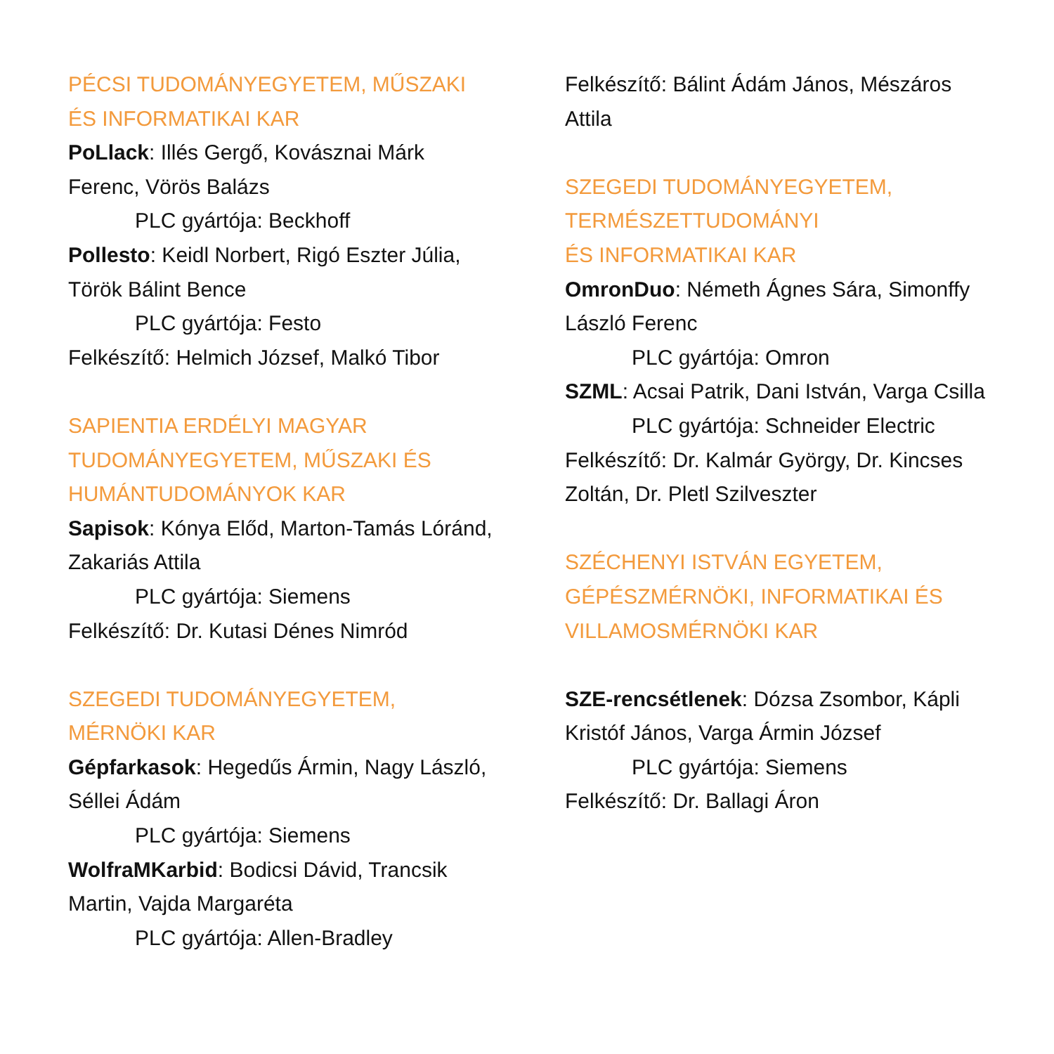PÉCSI TUDOMÁNYEGYETEM, MŰSZAKI ÉS INFORMATIKAI KAR
PoLlack: Illés Gergő, Kovásznai Márk Ferenc, Vörös Balázs
PLC gyártója: Beckhoff
Pollesto: Keidl Norbert, Rigó Eszter Júlia, Török Bálint Bence
PLC gyártója: Festo
Felkészítő: Helmich József, Malkó Tibor
SAPIENTIA ERDÉLYI MAGYAR TUDOMÁNYEGYETEM, MŰSZAKI ÉS HUMÁNTUDOMÁNYOK KAR
Sapisok: Kónya Előd, Marton-Tamás Lóránd, Zakariás Attila
PLC gyártója: Siemens
Felkészítő: Dr. Kutasi Dénes Nimród
SZEGEDI TUDOMÁNYEGYETEM,
MÉRNÖKI KAR
Gépfarkasok: Hegedűs Ármin, Nagy László, Séllei Ádám
PLC gyártója: Siemens
WolfraMKarbid: Bodicsi Dávid, Trancsik Martin, Vajda Margaréta
PLC gyártója: Allen-Bradley
Felkészítő: Bálint Ádám János, Mészáros Attila
SZEGEDI TUDOMÁNYEGYETEM,
TERMÉSZETTUDOMÁNYI
ÉS INFORMATIKAI KAR
OmronDuo: Németh Ágnes Sára, Simonffy László Ferenc
PLC gyártója: Omron
SZML: Acsai Patrik, Dani István, Varga Csilla
PLC gyártója: Schneider Electric
Felkészítő: Dr. Kalmár György, Dr. Kincses Zoltán, Dr. Pletl Szilveszter
SZÉCHENYI ISTVÁN EGYETEM, GÉPÉSZMÉRNÖKI, INFORMATIKAI ÉS VILLAMOSMÉRNÖKI KAR
SZE-rencsétlenek: Dózsa Zsombor, Kápli Kristóf János, Varga Ármin József
PLC gyártója: Siemens
Felkészítő: Dr. Ballagi Áron